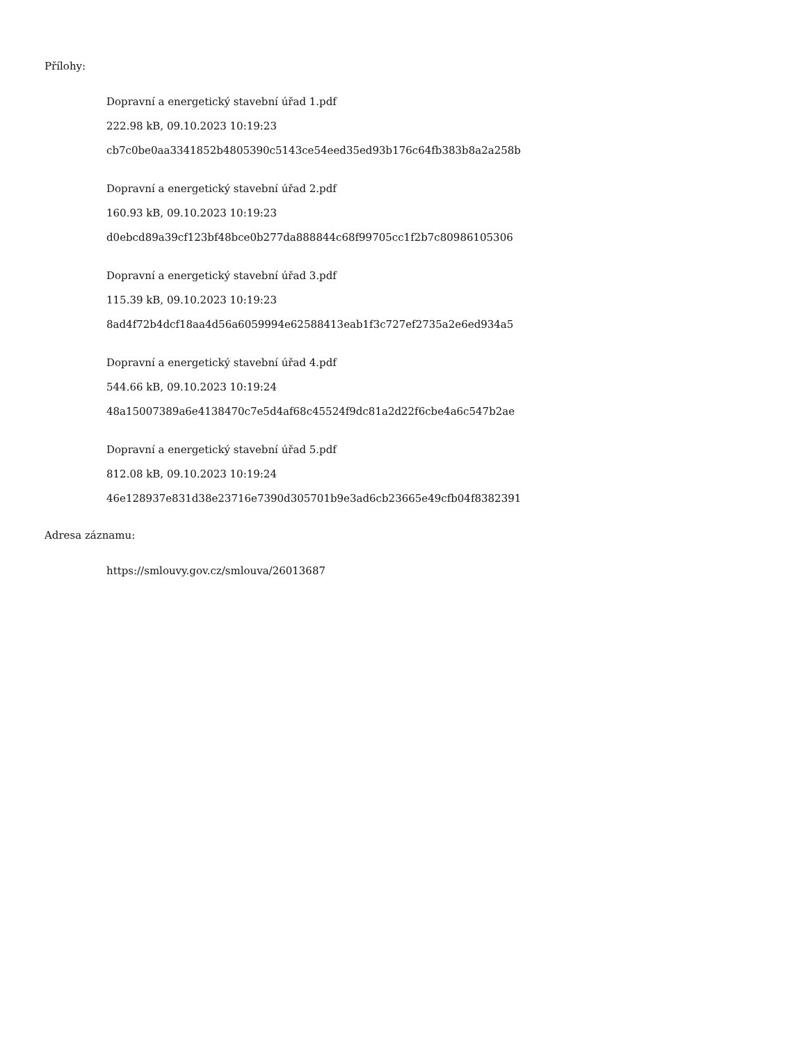Přílohy:
Dopravní a energetický stavební úřad 1.pdf
222.98 kB, 09.10.2023 10:19:23
cb7c0be0aa3341852b4805390c5143ce54eed35ed93b176c64fb383b8a2a258b
Dopravní a energetický stavební úřad 2.pdf
160.93 kB, 09.10.2023 10:19:23
d0ebcd89a39cf123bf48bce0b277da888844c68f99705cc1f2b7c80986105306
Dopravní a energetický stavební úřad 3.pdf
115.39 kB, 09.10.2023 10:19:23
8ad4f72b4dcf18aa4d56a6059994e62588413eab1f3c727ef2735a2e6ed934a5
Dopravní a energetický stavební úřad 4.pdf
544.66 kB, 09.10.2023 10:19:24
48a15007389a6e4138470c7e5d4af68c45524f9dc81a2d22f6cbe4a6c547b2ae
Dopravní a energetický stavební úřad 5.pdf
812.08 kB, 09.10.2023 10:19:24
46e128937e831d38e23716e7390d305701b9e3ad6cb23665e49cfb04f8382391
Adresa záznamu:
https://smlouvy.gov.cz/smlouva/26013687